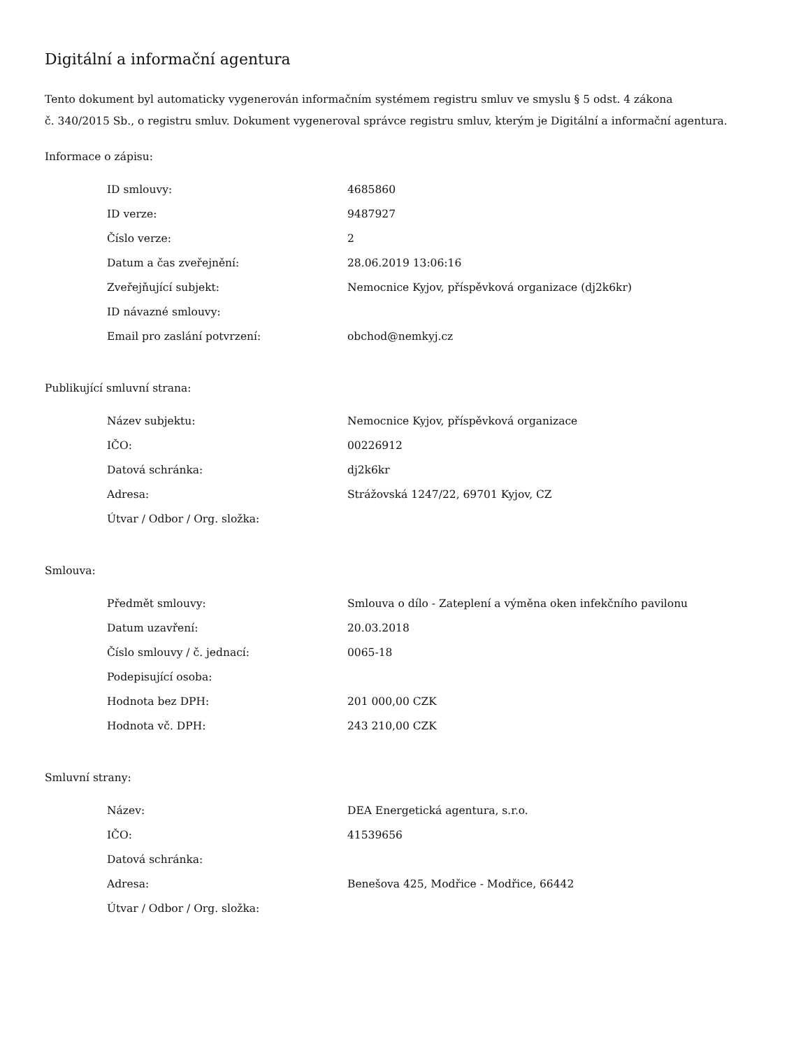Digitální a informační agentura
Tento dokument byl automaticky vygenerován informačním systémem registru smluv ve smyslu § 5 odst. 4 zákona
č. 340/2015 Sb., o registru smluv. Dokument vygeneroval správce registru smluv, kterým je Digitální a informační agentura.
Informace o zápisu:
| ID smlouvy: | 4685860 |
| ID verze: | 9487927 |
| Číslo verze: | 2 |
| Datum a čas zveřejnění: | 28.06.2019 13:06:16 |
| Zveřejňující subjekt: | Nemocnice Kyjov, příspěvková organizace (dj2k6kr) |
| ID návazné smlouvy: | |
| Email pro zaslání potvrzení: | obchod@nemkyj.cz |
Publikující smluvní strana:
| Název subjektu: | Nemocnice Kyjov, příspěvková organizace |
| IČO: | 00226912 |
| Datová schránka: | dj2k6kr |
| Adresa: | Strážovská 1247/22, 69701 Kyjov, CZ |
| Útvar / Odbor / Org. složka: | |
Smlouva:
| Předmět smlouvy: | Smlouva o dílo - Zateplení a výměna oken infekčního pavilonu |
| Datum uzavření: | 20.03.2018 |
| Číslo smlouvy / č. jednací: | 0065-18 |
| Podepisující osoba: | |
| Hodnota bez DPH: | 201 000,00 CZK |
| Hodnota vč. DPH: | 243 210,00 CZK |
Smluvní strany:
| Název: | DEA Energetická agentura, s.r.o. |
| IČO: | 41539656 |
| Datová schránka: | |
| Adresa: | Benešova 425, Modřice - Modřice, 66442 |
| Útvar / Odbor / Org. složka: | |